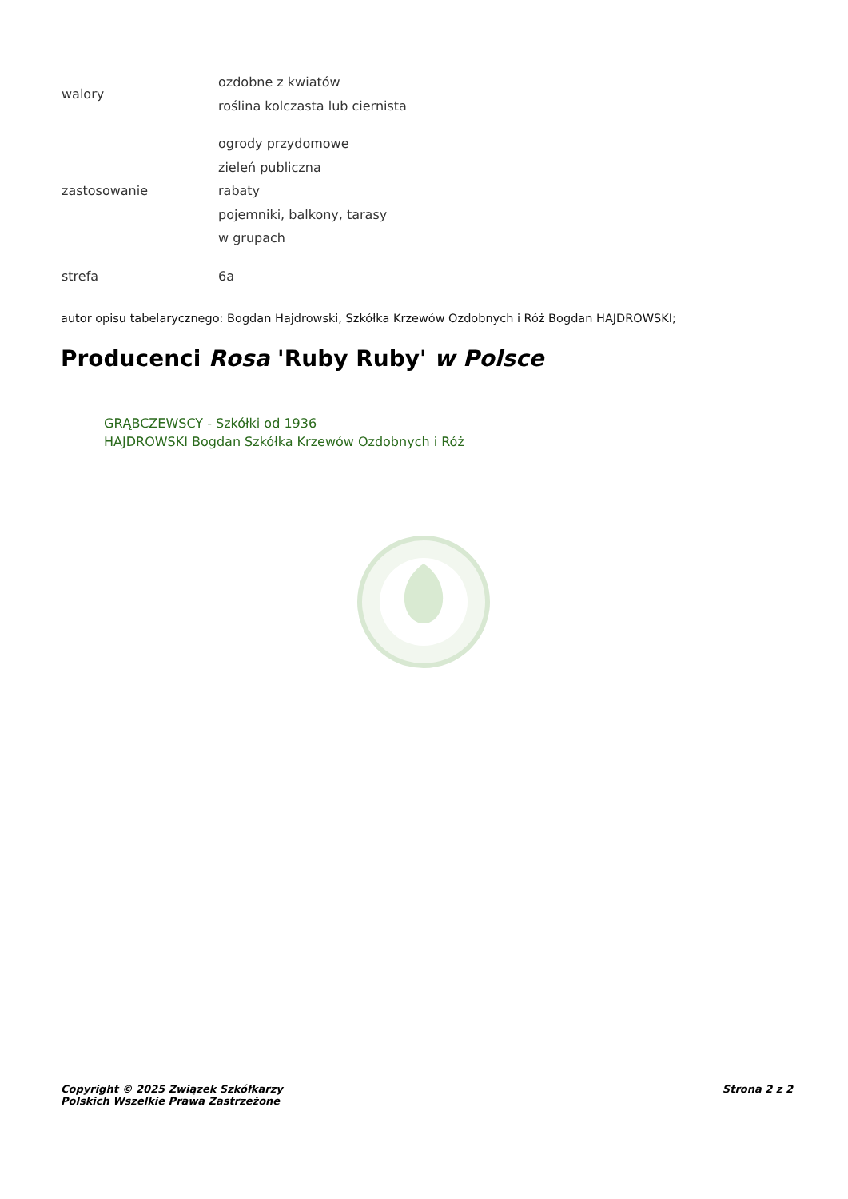| walory | ozdobne z kwiatów roślina kolczasta lub ciernista |
| zastosowanie | ogrody przydomowe zieleń publiczna rabaty pojemniki, balkony, tarasy w grupach |
| strefa | 6a |
autor opisu tabelarycznego: Bogdan Hajdrowski, Szkółka Krzewów Ozdobnych i Róż Bogdan HAJDROWSKI;
Producenci Rosa 'Ruby Ruby' w Polsce
GRĄBCZEWSCY - Szkółki od 1936
HAJDROWSKI Bogdan Szkółka Krzewów Ozdobnych i Róż
Copyright © 2025 Związek Szkółkarzy
Polskich Wszelkie Prawa Zastrzeżone
Strona 2 z 2